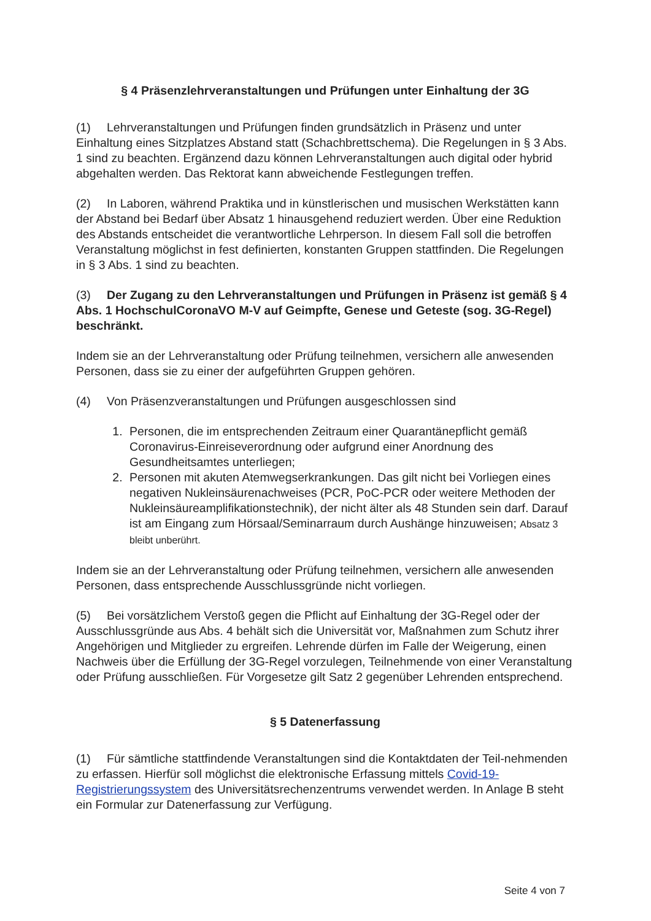§ 4 Präsenzlehrveranstaltungen und Prüfungen unter Einhaltung der 3G
(1) Lehrveranstaltungen und Prüfungen finden grundsätzlich in Präsenz und unter Einhaltung eines Sitzplatzes Abstand statt (Schachbrettschema). Die Regelungen in § 3 Abs. 1 sind zu beachten. Ergänzend dazu können Lehrveranstaltungen auch digital oder hybrid abgehalten werden. Das Rektorat kann abweichende Festlegungen treffen.
(2) In Laboren, während Praktika und in künstlerischen und musischen Werkstätten kann der Abstand bei Bedarf über Absatz 1 hinausgehend reduziert werden. Über eine Reduktion des Abstands entscheidet die verantwortliche Lehrperson. In diesem Fall soll die betroffen Veranstaltung möglichst in fest definierten, konstanten Gruppen stattfinden. Die Regelungen in § 3 Abs. 1 sind zu beachten.
(3) Der Zugang zu den Lehrveranstaltungen und Prüfungen in Präsenz ist gemäß § 4 Abs. 1 HochschulCoronaVO M-V auf Geimpfte, Genese und Geteste (sog. 3G-Regel) beschränkt.
Indem sie an der Lehrveranstaltung oder Prüfung teilnehmen, versichern alle anwesenden Personen, dass sie zu einer der aufgeführten Gruppen gehören.
(4) Von Präsenzveranstaltungen und Prüfungen ausgeschlossen sind
1. Personen, die im entsprechenden Zeitraum einer Quarantänepflicht gemäß Coronavirus-Einreiseverordnung oder aufgrund einer Anordnung des Gesundheitsamtes unterliegen;
2. Personen mit akuten Atemwegserkrankungen. Das gilt nicht bei Vorliegen eines negativen Nukleinsäurenachweises (PCR, PoC-PCR oder weitere Methoden der Nukleinsäureamplifikationstechnik), der nicht älter als 48 Stunden sein darf. Darauf ist am Eingang zum Hörsaal/Seminarraum durch Aushänge hinzuweisen; Absatz 3 bleibt unberührt.
Indem sie an der Lehrveranstaltung oder Prüfung teilnehmen, versichern alle anwesenden Personen, dass entsprechende Ausschlussgründe nicht vorliegen.
(5) Bei vorsätzlichem Verstoß gegen die Pflicht auf Einhaltung der 3G-Regel oder der Ausschlussgründe aus Abs. 4 behält sich die Universität vor, Maßnahmen zum Schutz ihrer Angehörigen und Mitglieder zu ergreifen. Lehrende dürfen im Falle der Weigerung, einen Nachweis über die Erfüllung der 3G-Regel vorzulegen, Teilnehmende von einer Veranstaltung oder Prüfung ausschließen. Für Vorgesetze gilt Satz 2 gegenüber Lehrenden entsprechend.
§ 5 Datenerfassung
(1) Für sämtliche stattfindende Veranstaltungen sind die Kontaktdaten der Teil-nehmenden zu erfassen. Hierfür soll möglichst die elektronische Erfassung mittels Covid-19-Registrierungssystem des Universitätsrechenzentrums verwendet werden. In Anlage B steht ein Formular zur Datenerfassung zur Verfügung.
Seite 4 von 7